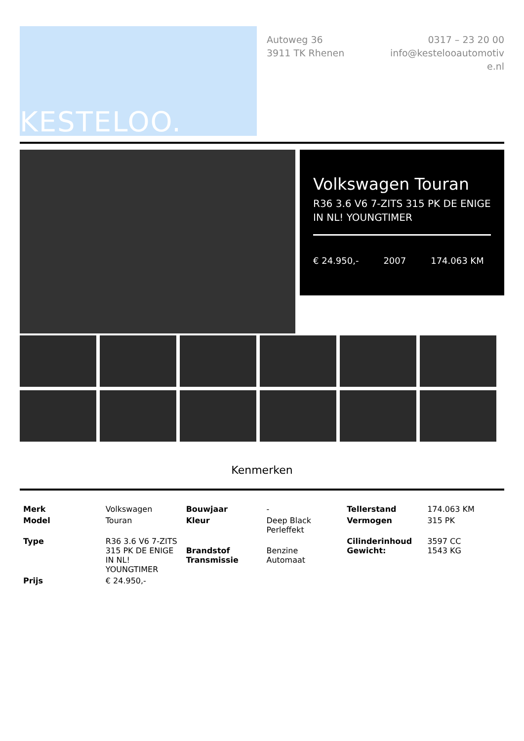KESTELOO.
Autoweg 36
3911 TK Rhenen
0317 – 23 20 00
info@kestelooautomotive.nl
Volkswagen Touran
R36 3.6 V6 7-ZITS 315 PK DE ENIGE IN NL! YOUNGTIMER
€ 24.950,- 2007 174.063 KM
Kenmerken
| Merk | Volkswagen | Bouwjaar | - | Tellerstand | 174.063 KM |
| Model | Touran | Kleur | Deep Black Perleffekt | Vermogen | 315 PK |
| Type | R36 3.6 V6 7-ZITS 315 PK DE ENIGE IN NL! YOUNGTIMER | Brandstof Transmissie | Benzine Automaat | Cilinderinhoud Gewicht: | 3597 CC 1543 KG |
| Prijs | € 24.950,- | | | | |